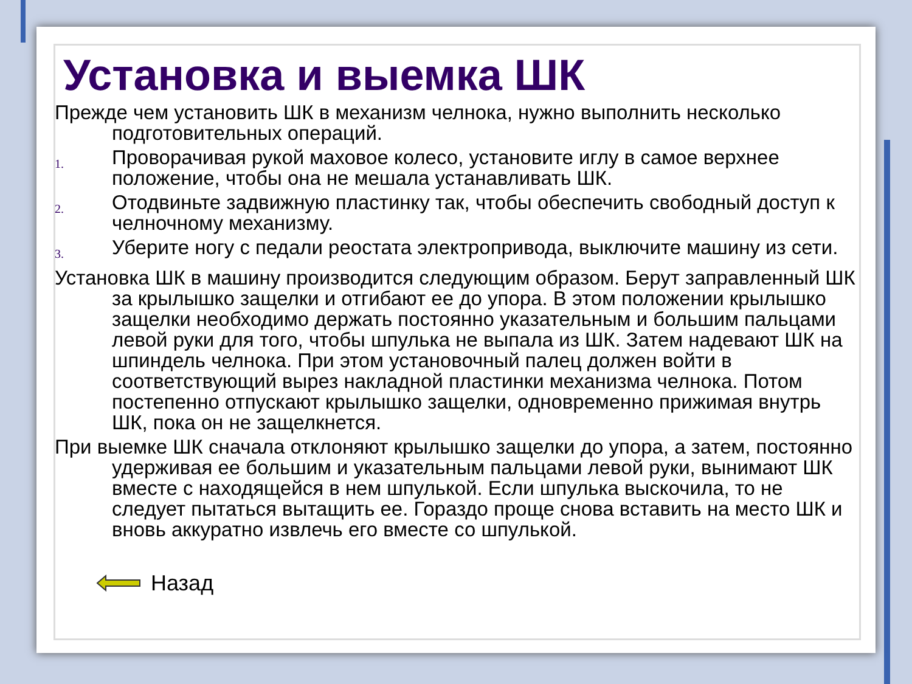Установка и выемка ШК
Прежде чем установить ШК в механизм челнока, нужно выполнить несколько подготовительных операций.
1.
Проворачивая рукой маховое колесо, установите иглу в самое верхнее положение, чтобы она не мешала устанавливать ШК.
2.
Отодвиньте задвижную пластинку так, чтобы обеспечить свободный доступ к челночному механизму.
3.
Уберите ногу с педали реостата электропривода, выключите машину из сети.
Установка ШК в машину производится следующим образом. Берут заправленный ШК за крылышко защелки и отгибают ее до упора. В этом положении крылышко защелки необходимо держать постоянно указательным и большим пальцами левой руки для того, чтобы шпулька не выпала из ШК. Затем надевают ШК на шпиндель челнока. При этом установочный палец должен войти в соответствующий вырез накладной пластинки механизма челнока. Потом постепенно отпускают крылышко защелки, одновременно прижимая внутрь ШК, пока он не защелкнется.
При выемке ШК сначала отклоняют крылышко защелки до упора, а затем, постоянно удерживая ее большим и указательным пальцами левой руки, вынимают ШК вместе с находящейся в нем шпулькой. Если шпулька выскочила, то не следует пытаться вытащить ее. Гораздо проще снова вставить на место ШК и вновь аккуратно извлечь его вместе со шпулькой.
Назад